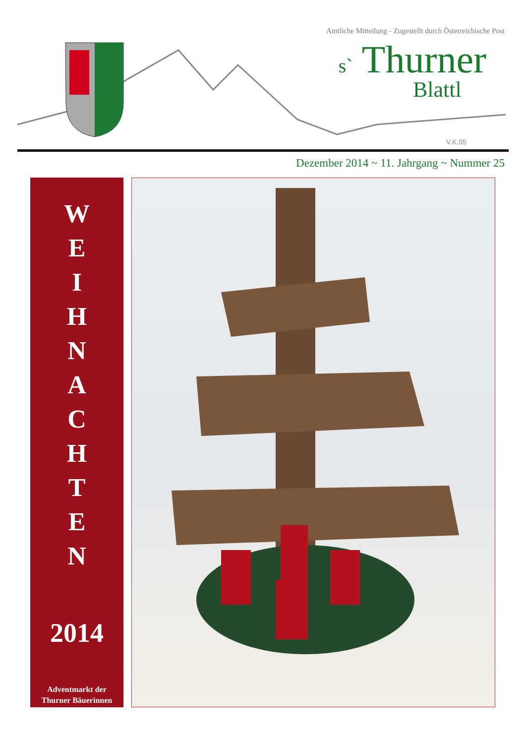Amtliche Mitteilung - Zugestellt durch Österreichische Post
V.K.05
s` Thurner
Blattl
Dezember 2014 ~ 11. Jahrgang ~ Nummer 25
W
E
I
H
N
A
C
H
T
E
N
2014
Adventmarkt der
Thurner Bäuerinnen